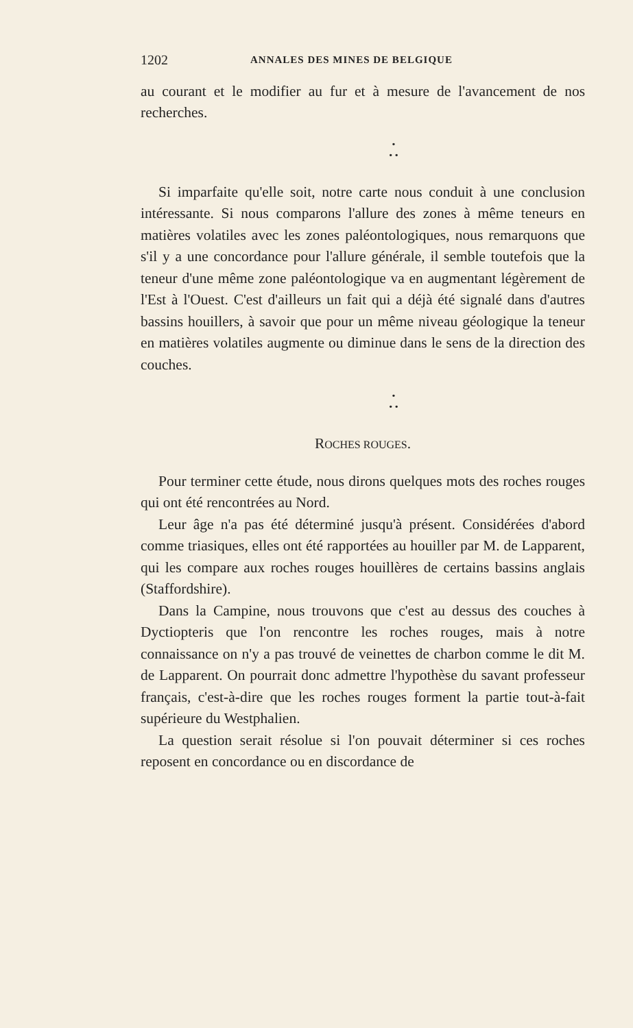1202 ANNALES DES MINES DE BELGIQUE
au courant et le modifier au fur et à mesure de l'avancement de nos recherches.
•
• •
Si imparfaite qu'elle soit, notre carte nous conduit à une conclusion intéressante. Si nous comparons l'allure des zones à même teneurs en matières volatiles avec les zones paléontologiques, nous remarquons que s'il y a une concordance pour l'allure générale, il semble toutefois que la teneur d'une même zone paléontologique va en augmentant légèrement de l'Est à l'Ouest. C'est d'ailleurs un fait qui a déjà été signalé dans d'autres bassins houillers, à savoir que pour un même niveau géologique la teneur en matières volatiles augmente ou diminue dans le sens de la direction des couches.
•
• •
ROCHES ROUGES.
Pour terminer cette étude, nous dirons quelques mots des roches rouges qui ont été rencontrées au Nord.
Leur âge n'a pas été déterminé jusqu'à présent. Considérées d'abord comme triasiques, elles ont été rapportées au houiller par M. de Lapparent, qui les compare aux roches rouges houillères de certains bassins anglais (Staffordshire).
Dans la Campine, nous trouvons que c'est au dessus des couches à Dyctiopteris que l'on rencontre les roches rouges, mais à notre connaissance on n'y a pas trouvé de veinettes de charbon comme le dit M. de Lapparent. On pourrait donc admettre l'hypothèse du savant professeur français, c'est-à-dire que les roches rouges forment la partie tout-à-fait supérieure du Westphalien.
La question serait résolue si l'on pouvait déterminer si ces roches reposent en concordance ou en discordance de